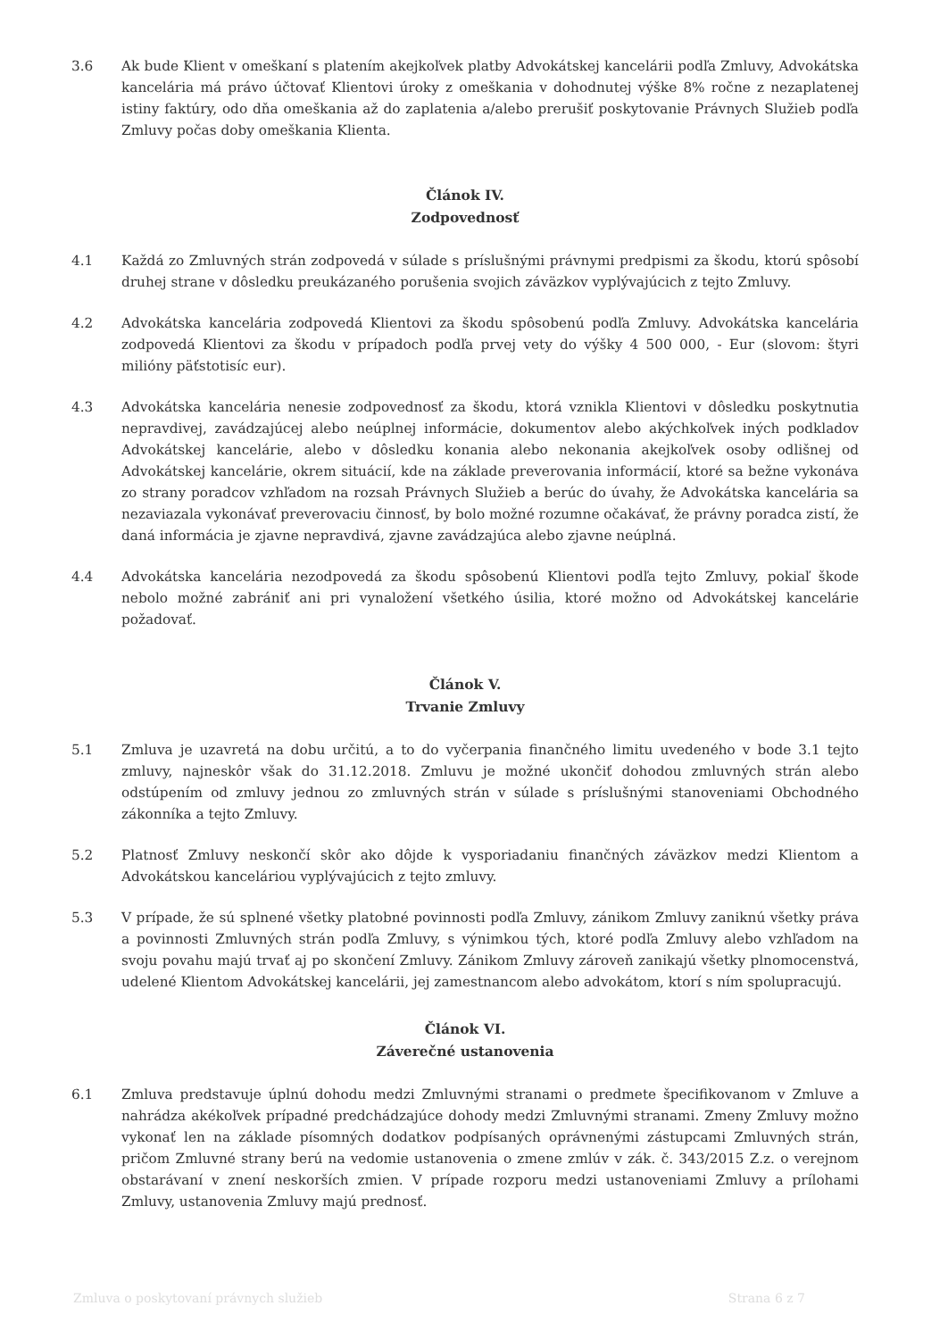3.6 Ak bude Klient v omeškaní s platením akejkoľvek platby Advokátskej kancelárii podľa Zmluvy, Advokátska kancelária má právo účtovať Klientovi úroky z omeškania v dohodnutej výške 8% ročne z nezaplatenej istiny faktúry, odo dňa omeškania až do zaplatenia a/alebo prerušiť poskytovanie Právnych Služieb podľa Zmluvy počas doby omeškania Klienta.
Článok IV.
Zodpovednosť
4.1 Každá zo Zmluvných strán zodpovedá v súlade s príslušnými právnymi predpismi za škodu, ktorú spôsobí druhej strane v dôsledku preukázaného porušenia svojich záväzkov vyplývajúcich z tejto Zmluvy.
4.2 Advokátska kancelária zodpovedá Klientovi za škodu spôsobenú podľa Zmluvy. Advokátska kancelária zodpovedá Klientovi za škodu v prípadoch podľa prvej vety do výšky 4 500 000, - Eur (slovom: štyri milióny päťstotisíc eur).
4.3 Advokátska kancelária nenesie zodpovednosť za škodu, ktorá vznikla Klientovi v dôsledku poskytnutia nepravdivej, zavádzajúcej alebo neúplnej informácie, dokumentov alebo akýchkoľvek iných podkladov Advokátskej kancelárie, alebo v dôsledku konania alebo nekonania akejkoľvek osoby odlišnej od Advokátskej kancelárie, okrem situácií, kde na základe preverovania informácií, ktoré sa bežne vykonáva zo strany poradcov vzhľadom na rozsah Právnych Služieb a berúc do úvahy, že Advokátska kancelária sa nezaviazala vykonávať preverovaciu činnosť, by bolo možné rozumne očakávať, že právny poradca zistí, že daná informácia je zjavne nepravdivá, zjavne zavádzajúca alebo zjavne neúplná.
4.4 Advokátska kancelária nezodpovedá za škodu spôsobenú Klientovi podľa tejto Zmluvy, pokiaľ škode nebolo možné zabrániť ani pri vynaložení všetkého úsilia, ktoré možno od Advokátskej kancelárie požadovať.
Článok V.
Trvanie Zmluvy
5.1 Zmluva je uzavretá na dobu určitú, a to do vyčerpania finančného limitu uvedeného v bode 3.1 tejto zmluvy, najneskôr však do 31.12.2018. Zmluvu je možné ukončiť dohodou zmluvných strán alebo odstúpením od zmluvy jednou zo zmluvných strán v súlade s príslušnými stanoveniami Obchodného zákonníka a tejto Zmluvy.
5.2 Platnosť Zmluvy neskončí skôr ako dôjde k vysporiadaniu finančných záväzkov medzi Klientom a Advokátskou kanceláriou vyplývajúcich z tejto zmluvy.
5.3 V prípade, že sú splnené všetky platobné povinnosti podľa Zmluvy, zánikom Zmluvy zaniknú všetky práva a povinnosti Zmluvných strán podľa Zmluvy, s výnimkou tých, ktoré podľa Zmluvy alebo vzhľadom na svoju povahu majú trvať aj po skončení Zmluvy. Zánikom Zmluvy zároveň zanikajú všetky plnomocenstvá, udelené Klientom Advokátskej kancelárii, jej zamestnancom alebo advokátom, ktorí s ním spolupracujú.
Článok VI.
Záverečné ustanovenia
6.1 Zmluva predstavuje úplnú dohodu medzi Zmluvnými stranami o predmete špecifikovanom v Zmluve a nahrádza akékoľvek prípadné predchádzajúce dohody medzi Zmluvnými stranami. Zmeny Zmluvy možno vykonať len na základe písomných dodatkov podpísaných oprávnenými zástupcami Zmluvných strán, pričom Zmluvné strany berú na vedomie ustanovenia o zmene zmlúv v zák. č. 343/2015 Z.z. o verejnom obstarávaní v znení neskorších zmien. V prípade rozporu medzi ustanoveniami Zmluvy a prílohami Zmluvy, ustanovenia Zmluvy majú prednosť.
Zmluva o poskytovaní právnych služieb Strana 6 z 7